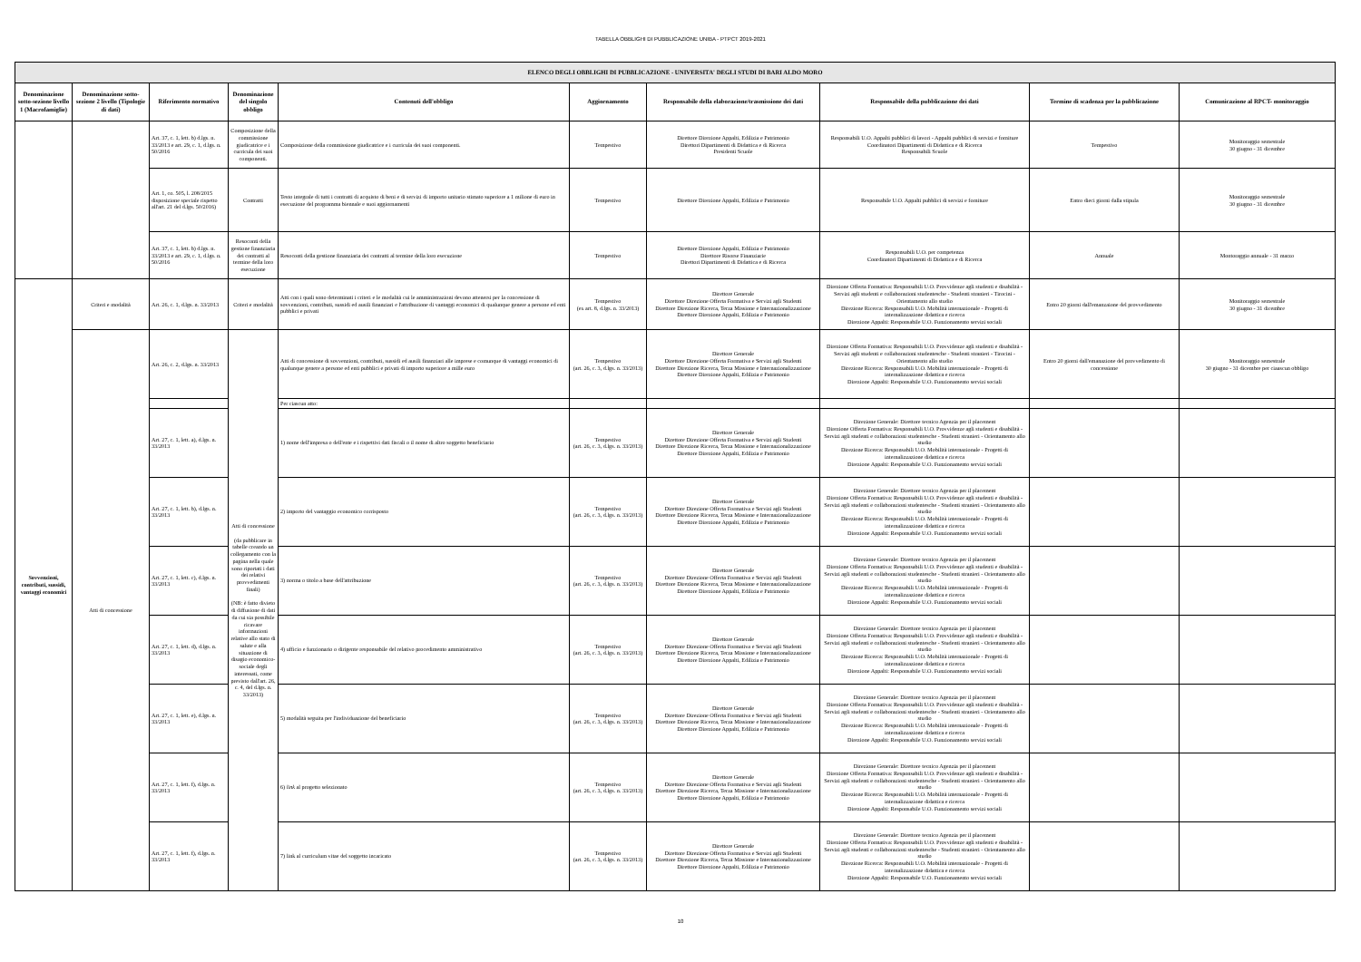TABELLA OBBLIGHI DI PUBBLICAZIONE UNIBA - PTPCT 2019-2021
| ELENCO DEGLI OBBLIGHI DI PUBBLICAZIONE - UNIVERSITA' DEGLI STUDI DI BARI ALDO MORO | | | | | | | | | |
| --- | --- | --- | --- | --- | --- | --- | --- | --- | --- |
| Denominazione sotto-sezione livello 1 (Macrofamiglie) | Denominazione sotto-sezione 2 livello (Tipologie di dati) | Riferimento normativo | Denominazione del singolo obbligo | Contenuti dell'obbligo | Aggiornamento | Responsabile della elaborazione/trasmissione dei dati | Responsabile della pubblicazione dei dati | Termine di scadenza per la pubblicazione | Comunicazione al RPCT- monitoraggio |
| | | Art. 37, c. 1, lett. b) d.lgs. n. 33/2013 e art. 29, c. 1, d.lgs. n. 50/2016 | Composizione della commissione giudicatrice e i curricula dei suoi componenti. | Composizione della commissione giudicatrice e i curricula dei suoi componenti. | Tempestivo | Direttore Direzione Appalti, Edilizia e Patrimonio Direttori Dipartimenti di Didattica e di Ricerca Presidenti Scuole | Responsabili U.O. Appalti pubblici di lavori - Appalti pubblici di servizi e forniture Coordinatori Dipartimenti di Didattica e di Ricerca Responsabili Scuole | Tempestivo | Monitoraggio semestrale 30 giugno - 31 dicembre |
| | | Art. 1, co. 505, l. 208/2015 disposizione speciale rispetto all'art. 21 del d.lgs. 50/2016) | Contratti | Testo integrale di tutti i contratti di acquisto di beni e di servizi di importo unitario stimato superiore a 1 milione di euro in esecuzione del programma biennale e suoi aggiornamenti | Tempestivo | Direttore Direzione Appalti, Edilizia e Patrimonio | Responsabile U.O. Appalti pubblici di servizi e forniture | Entro dieci giorni dalla stipula | Monitoraggio semestrale 30 giugno - 31 dicembre |
| | | Art. 37, c. 1, lett. b) d.lgs. n. 33/2013 e art. 29, c. 1, d.lgs. n. 50/2016 | Resoconti della gestione finanziaria dei contratti al termine della loro esecuzione | Resoconti della gestione finanziaria dei contratti al termine della loro esecuzione | Tempestivo | Direttore Direzione Appalti, Edilizia e Patrimonio Direttore Risorse Finanziarie Direttori Dipartimenti di Didattica e di Ricerca | Responsabili U.O. per competenza Coordinatori Dipartimenti di Didattica e di Ricerca | Annuale | Montoraggio annuale - 31 marzo |
| Sovvenzioni, contributi, sussidi, vantaggi economici | Criteri e modalità | Art. 26, c. 1, d.lgs. n. 33/2013 | Criteri e modalità | Atti con i quali sono determinati i criteri e le modalità cui le amministrazioni devono attenersi per la concessione di sovvenzioni, contributi, sussidi ed ausili finanziari e l'attribuzione di vantaggi economici di qualunque genere a persone ed enti pubblici e privati | Tempestivo (ex art. 8, d.lgs. n. 33/2013) | Direttore Generale Direttore Direzione Offerta Formativa e Servizi agli Studenti Direttore Direzione Ricerca, Terza Missione e Internazionalizzazione Direttore Direzione Appalti, Edilizia e Patrimonio | Direzione Offerta Formativa: Responsabili U.O. Provvidenze agli studenti e disabilità - Servizi agli studenti e collaborazioni studentesche - Studenti stranieri - Tirocini - Orientamento allo studio Direzione Ricerca: Responsabili U.O. Mobilità internazionale - Progetti di internalizzazione didattica e ricerca Direzione Appalti: Responsabile U.O. Funzionamento servizi sociali | Entro 20 giorni dall'emanzaione del provvedimento | Monitoraggio semestrale 30 giugno - 31 dicembre |
| | Atti di concessione | Art. 26, c. 2, d.lgs. n. 33/2013 | Atti di concessione (da pubblicare in tabelle creando un collegamento con la pagina nella quale sono riportati i dati dei relativi provvedimenti finali) (NB: è fatto divieto di diffusione di dati da cui sia possibile ricavare informazioni relative allo stato di salute e alla situazione di disagio economico-sociale degli interessati, come previsto dall'art. 26, c. 4, del d.lgs. n. 33/2013) | Atti di concessione di sovvenzioni, contributi, sussidi ed ausili finanziari alle imprese e comunque di vantaggi economici di qualunque genere a persone ed enti pubblici e privati di importo superiore a mille euro | Tempestivo (art. 26, c. 3, d.lgs. n. 33/2013) | Direttore Generale Direttore Direzione Offerta Formativa e Servizi agli Studenti Direttore Direzione Ricerca, Terza Missione e Internazionalizzazione Direttore Direzione Appalti, Edilizia e Patrimonio | Direzione Offerta Formativa: Responsabili U.O. Provvidenze agli studenti e disabilità - Servizi agli studenti e collaborazioni studentesche - Studenti stranieri - Tirocini - Orientamento allo studio Direzione Ricerca: Responsabili U.O. Mobilità internazionale - Progetti di internalizzazione didattica e ricerca Direzione Appalti: Responsabile U.O. Funzionamento servizi sociali | Entro 20 giorni dall'emanazione del provvedimento di concessione | Monitoraggio semestrale 30 giugno - 31 dicembre per ciaascun obbligo |
| | | | | Per ciascun atto: | | | | | |
| | | Art. 27, c. 1, lett. a), d.lgs. n. 33/2013 | | 1) nome dell'impresa o dell'ente e i rispettivi dati fiscali o il nome di altro soggetto beneficiario | Tempestivo (art. 26, c. 3, d.lgs. n. 33/2013) | Direttore Generale Direttore Direzione Offerta Formativa e Servizi agli Studenti Direttore Direzione Ricerca, Terza Missione e Internazionalizzazione Direttore Direzione Appalti, Edilizia e Patrimonio | Direzione Generale: Direttore tecnico Agenzia per il placement Direzione Offerta Formativa: Responsabili U.O. Provvidenze agli studenti e disabilità - Servizi agli studenti e collaborazioni studentesche - Studenti stranieri - Orientamento allo studio Direzione Ricerca: Responsabili U.O. Mobilità internazionale - Progetti di internalizzazione didattica e ricerca Direzione Appalti: Responsabile U.O. Funzionamento servizi sociali | | |
| | | Art. 27, c. 1, lett. b), d.lgs. n. 33/2013 | | 2) importo del vantaggio economico corrisposto | Tempestivo (art. 26, c. 3, d.lgs. n. 33/2013) | Direttore Generale Direttore Direzione Offerta Formativa e Servizi agli Studenti Direttore Direzione Ricerca, Terza Missione e Internazionalizzazione Direttore Direzione Appalti, Edilizia e Patrimonio | Direzione Generale: Direttore tecnico Agenzia per il placement Direzione Offerta Formativa: Responsabili U.O. Provvidenze agli studenti e disabilità - Servizi agli studenti e collaborazioni studentesche - Studenti stranieri - Orientamento allo studio Direzione Ricerca: Responsabili U.O. Mobilità internazionale - Progetti di internalizzazione didattica e ricerca Direzione Appalti: Responsabile U.O. Funzionamento servizi sociali | | |
| | | Art. 27, c. 1, lett. c), d.lgs. n. 33/2013 | | 3) norma o titolo a base dell'attribuzione | Tempestivo (art. 26, c. 3, d.lgs. n. 33/2013) | Direttore Generale Direttore Direzione Offerta Formativa e Servizi agli Studenti Direttore Direzione Ricerca, Terza Missione e Internazionalizzazione Direttore Direzione Appalti, Edilizia e Patrimonio | Direzione Generale: Direttore tecnico Agenzia per il placement Direzione Offerta Formativa: Responsabili U.O. Provvidenze agli studenti e disabilità - Servizi agli studenti e collaborazioni studentesche - Studenti stranieri - Orientamento allo studio Direzione Ricerca: Responsabili U.O. Mobilità internazionale - Progetti di internalizzazione didattica e ricerca Direzione Appalti: Responsabile U.O. Funzionamento servizi sociali | | |
| | | Art. 27, c. 1, lett. d), d.lgs. n. 33/2013 | | 4) ufficio e funzionario o dirigente responsabile del relativo procedimento amministrativo | Tempestivo (art. 26, c. 3, d.lgs. n. 33/2013) | Direttore Generale Direttore Direzione Offerta Formativa e Servizi agli Studenti Direttore Direzione Ricerca, Terza Missione e Internazionalizzazione Direttore Direzione Appalti, Edilizia e Patrimonio | Direzione Generale: Direttore tecnico Agenzia per il placement Direzione Offerta Formativa: Responsabili U.O. Provvidenze agli studenti e disabilità - Servizi agli studenti e collaborazioni studentesche - Studenti stranieri - Orientamento allo studio Direzione Ricerca: Responsabili U.O. Mobilità internazionale - Progetti di internalizzazione didattica e ricerca Direzione Appalti: Responsabile U.O. Funzionamento servizi sociali | | |
| | | Art. 27, c. 1, lett. e), d.lgs. n. 33/2013 | | 5) modalità seguita per l'individuazione del beneficiario | Tempestivo (art. 26, c. 3, d.lgs. n. 33/2013) | Direttore Generale Direttore Direzione Offerta Formativa e Servizi agli Studenti Direttore Direzione Ricerca, Terza Missione e Internazionalizzazione Direttore Direzione Appalti, Edilizia e Patrimonio | Direzione Generale: Direttore tecnico Agenzia per il placement Direzione Offerta Formativa: Responsabili U.O. Provvidenze agli studenti e disabilità - Servizi agli studenti e collaborazioni studentesche - Studenti stranieri - Orientamento allo studio Direzione Ricerca: Responsabili U.O. Mobilità internazionale - Progetti di internalizzazione didattica e ricerca Direzione Appalti: Responsabile U.O. Funzionamento servizi sociali | | |
| | | Art. 27, c. 1, lett. f), d.lgs. n. 33/2013 | | 6) link al progetto selezionato | Tempestivo (art. 26, c. 3, d.lgs. n. 33/2013) | Direttore Generale Direttore Direzione Offerta Formativa e Servizi agli Studenti Direttore Direzione Ricerca, Terza Missione e Internazionalizzazione Direttore Direzione Appalti, Edilizia e Patrimonio | Direzione Generale: Direttore tecnico Agenzia per il placement Direzione Offerta Formativa: Responsabili U.O. Provvidenze agli studenti e disabilità - Servizi agli studenti e collaborazioni studentesche - Studenti stranieri - Orientamento allo studio Direzione Ricerca: Responsabili U.O. Mobilità internazionale - Progetti di internalizzazione didattica e ricerca Direzione Appalti: Responsabile U.O. Funzionamento servizi sociali | | |
| | | Art. 27, c. 1, lett. f), d.lgs. n. 33/2013 | | 7) link al curriculum vitae del soggetto incaricato | Tempestivo (art. 26, c. 3, d.lgs. n. 33/2013) | Direttore Generale Direttore Direzione Offerta Formativa e Servizi agli Studenti Direttore Direzione Ricerca, Terza Missione e Internazionalizzazione Direttore Direzione Appalti, Edilizia e Patrimonio | Direzione Generale: Direttore tecnico Agenzia per il placement Direzione Offerta Formativa: Responsabili U.O. Provvidenze agli studenti e disabilità - Servizi agli studenti e collaborazioni studentesche - Studenti stranieri - Orientamento allo studio Direzione Ricerca: Responsabili U.O. Mobilità internazionale - Progetti di internalizzazione didattica e ricerca Direzione Appalti: Responsabile U.O. Funzionamento servizi sociali | | |
10